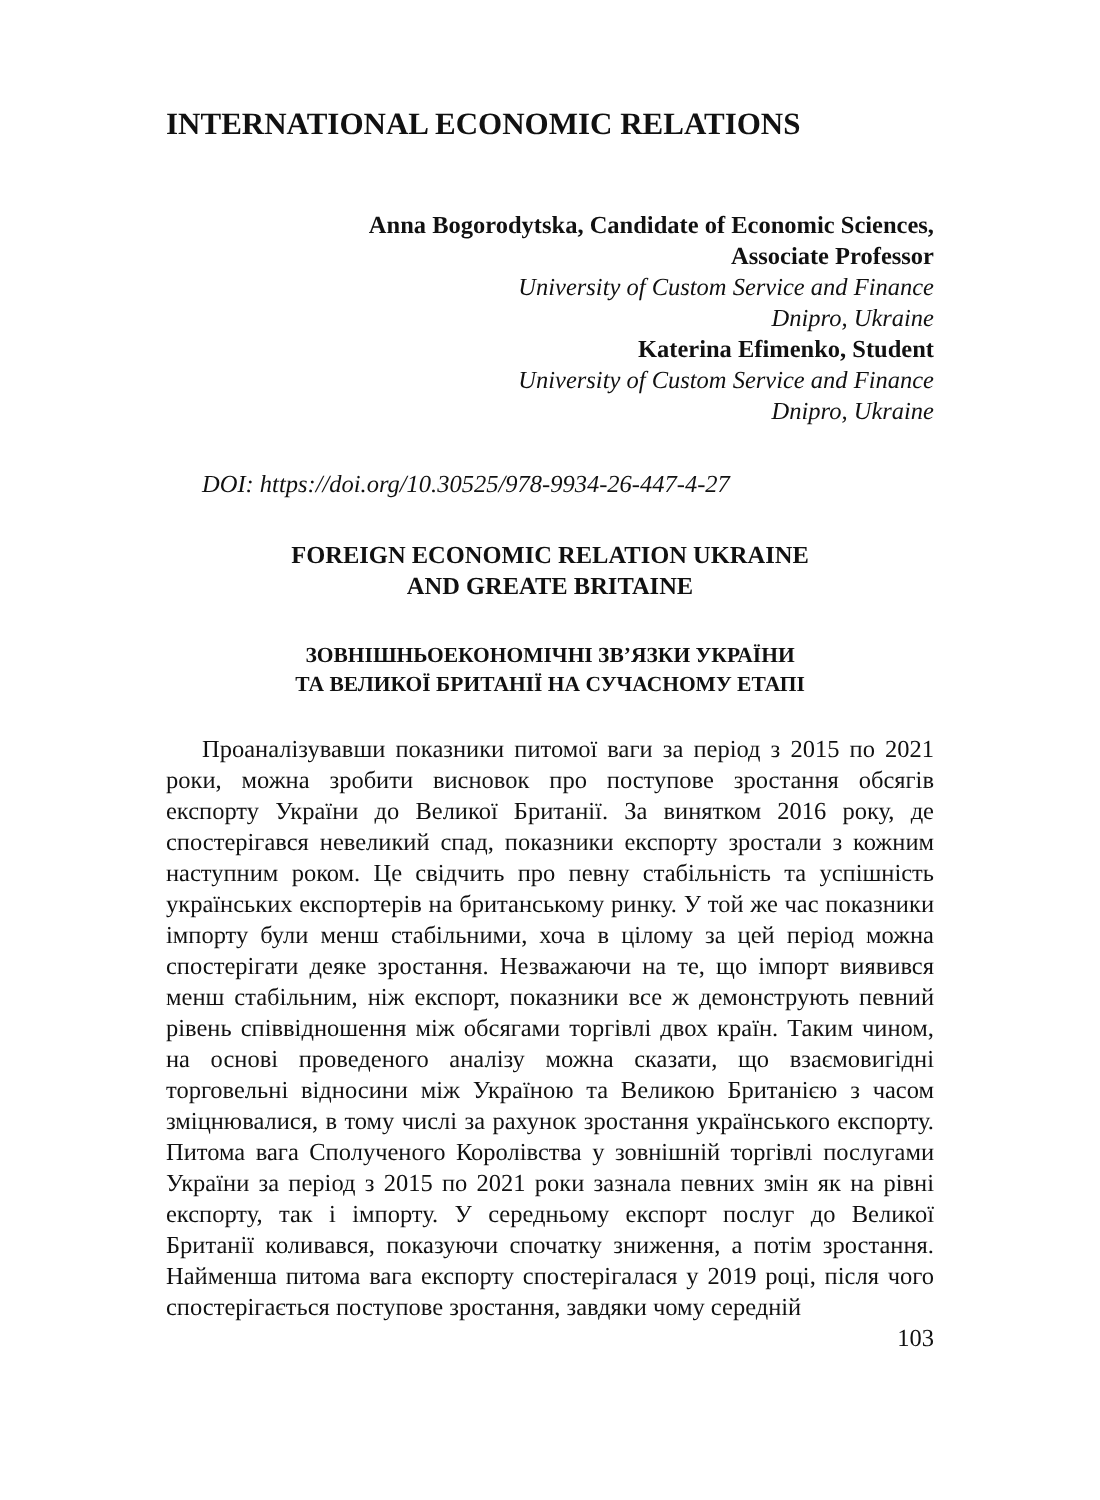INTERNATIONAL ECONOMIC RELATIONS
Anna Bogorodytska, Candidate of Economic Sciences,
Associate Professor
University of Custom Service and Finance
Dnipro, Ukraine
Katerina Efimenko, Student
University of Custom Service and Finance
Dnipro, Ukraine
DOI: https://doi.org/10.30525/978-9934-26-447-4-27
FOREIGN ECONOMIC RELATION UKRAINE
AND GREATE BRITAINE
ЗОВНІШНЬОЕКОНОМІЧНІ ЗВ’ЯЗКИ УКРАЇНИ
ТА ВЕЛИКОЇ БРИТАНІЇ НА СУЧАСНОМУ ЕТАПІ
Проаналізувавши показники питомої ваги за період з 2015 по 2021 роки, можна зробити висновок про поступове зростання обсягів експорту України до Великої Британії. За винятком 2016 року, де спостерігався невеликий спад, показники експорту зростали з кожним наступним роком. Це свідчить про певну стабільність та успішність українських експортерів на британському ринку. У той же час показники імпорту були менш стабільними, хоча в цілому за цей період можна спостерігати деяке зростання. Незважаючи на те, що імпорт виявився менш стабільним, ніж експорт, показники все ж демонструють певний рівень співвідношення між обсягами торгівлі двох країн. Таким чином, на основі проведеного аналізу можна сказати, що взаємовигідні торговельні відносини між Україною та Великою Британією з часом зміцнювалися, в тому числі за рахунок зростання українського експорту. Питома вага Сполученого Королівства у зовнішній торгівлі послугами України за період з 2015 по 2021 роки зазнала певних змін як на рівні експорту, так і імпорту. У середньому експорт послуг до Великої Британії коливався, показуючи спочатку зниження, а потім зростання. Найменша питома вага експорту спостерігалася у 2019 році, після чого спостерігається поступове зростання, завдяки чому середній
103